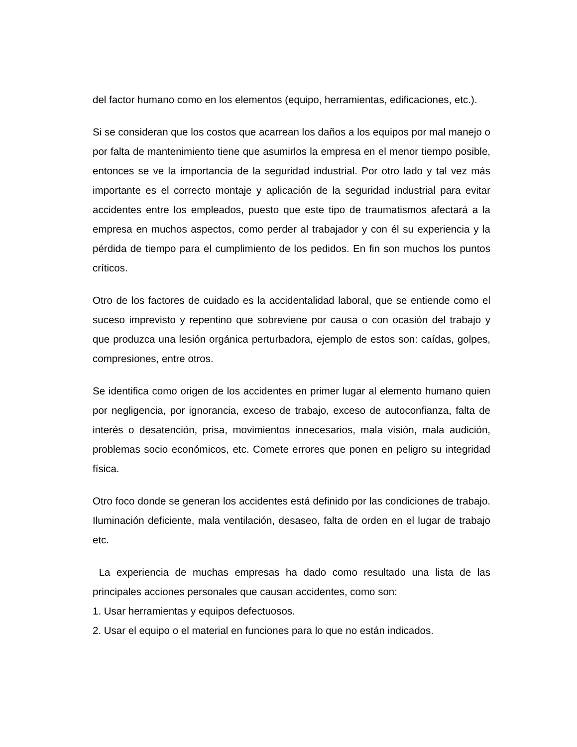del factor humano como en los elementos (equipo, herramientas, edificaciones, etc.).
Si se consideran que los costos que acarrean los daños a los equipos por mal manejo o por falta de mantenimiento tiene que asumirlos la empresa en el menor tiempo posible, entonces se ve la importancia de la seguridad industrial. Por otro lado y tal vez más importante es el correcto montaje y aplicación de la seguridad industrial para evitar accidentes entre los empleados, puesto que este tipo de traumatismos afectará a la empresa en muchos aspectos, como perder al trabajador y con él su experiencia y la pérdida de tiempo para el cumplimiento de los pedidos. En fin son muchos los puntos críticos.
Otro de los factores de cuidado es la accidentalidad laboral, que se entiende como el suceso imprevisto y repentino que sobreviene por causa o con ocasión del trabajo y que produzca una lesión orgánica perturbadora, ejemplo de estos son: caídas, golpes, compresiones, entre otros.
Se identifica como origen de los accidentes en primer lugar al elemento humano quien por negligencia, por ignorancia, exceso de trabajo, exceso de autoconfianza, falta de interés o desatención, prisa, movimientos innecesarios, mala visión, mala audición, problemas socio económicos, etc. Comete errores que ponen en peligro su integridad física.
Otro foco donde se generan los accidentes está definido por las condiciones de trabajo. Iluminación deficiente, mala ventilación, desaseo, falta de orden en el lugar de trabajo etc.
La experiencia de muchas empresas ha dado como resultado una lista de las principales acciones personales que causan accidentes, como son:
1. Usar herramientas y equipos defectuosos.
2. Usar el equipo o el material en funciones para lo que no están indicados.